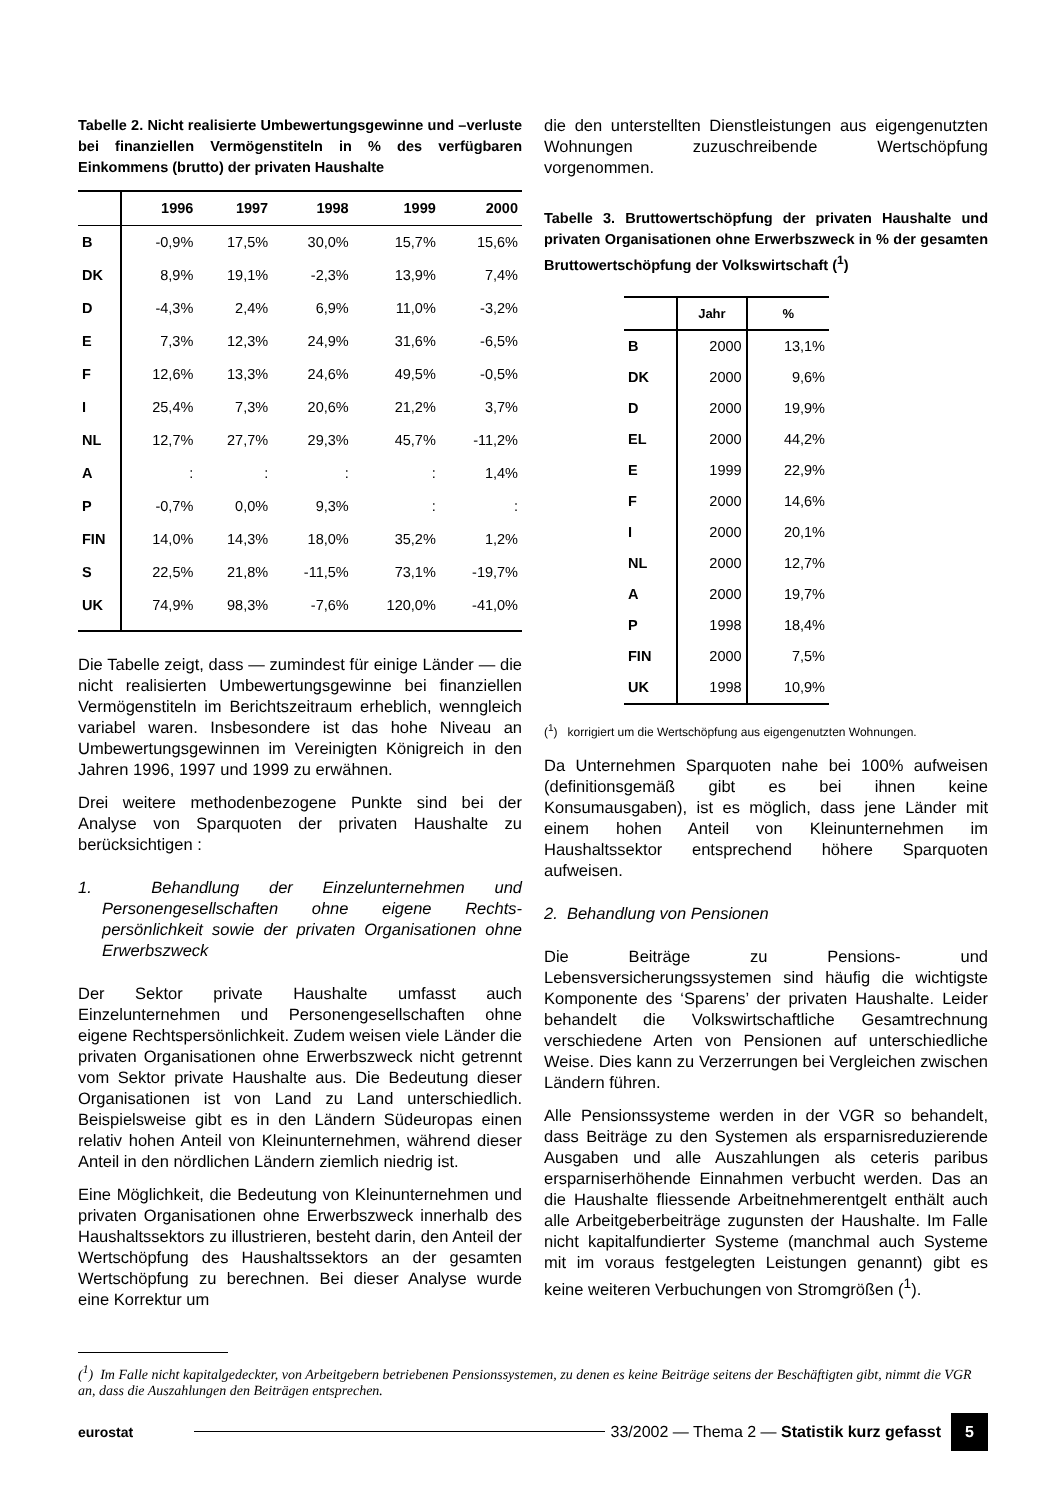Tabelle 2. Nicht realisierte Umbewertungsgewinne und –verluste bei finanziellen Vermögenstiteln in % des verfügbaren Einkommens (brutto) der privaten Haushalte
| | 1996 | 1997 | 1998 | 1999 | 2000 |
| --- | --- | --- | --- | --- | --- |
| B | -0,9% | 17,5% | 30,0% | 15,7% | 15,6% |
| DK | 8,9% | 19,1% | -2,3% | 13,9% | 7,4% |
| D | -4,3% | 2,4% | 6,9% | 11,0% | -3,2% |
| E | 7,3% | 12,3% | 24,9% | 31,6% | -6,5% |
| F | 12,6% | 13,3% | 24,6% | 49,5% | -0,5% |
| I | 25,4% | 7,3% | 20,6% | 21,2% | 3,7% |
| NL | 12,7% | 27,7% | 29,3% | 45,7% | -11,2% |
| A | : | : | : | : | 1,4% |
| P | -0,7% | 0,0% | 9,3% | : | : |
| FIN | 14,0% | 14,3% | 18,0% | 35,2% | 1,2% |
| S | 22,5% | 21,8% | -11,5% | 73,1% | -19,7% |
| UK | 74,9% | 98,3% | -7,6% | 120,0% | -41,0% |
Die Tabelle zeigt, dass — zumindest für einige Länder — die nicht realisierten Umbewertungsgewinne bei finanziellen Vermögenstiteln im Berichtszeitraum erheblich, wenngleich variabel waren. Insbesondere ist das hohe Niveau an Umbewertungsgewinnen im Vereinigten Königreich in den Jahren 1996, 1997 und 1999 zu erwähnen.
Drei weitere methodenbezogene Punkte sind bei der Analyse von Sparquoten der privaten Haushalte zu berücksichtigen :
1. Behandlung der Einzelunternehmen und Personengesellschaften ohne eigene Rechts-persönlichkeit sowie der privaten Organisationen ohne Erwerbszweck
Der Sektor private Haushalte umfasst auch Einzelunternehmen und Personengesellschaften ohne eigene Rechtspersönlichkeit. Zudem weisen viele Länder die privaten Organisationen ohne Erwerbszweck nicht getrennt vom Sektor private Haushalte aus. Die Bedeutung dieser Organisationen ist von Land zu Land unterschiedlich. Beispielsweise gibt es in den Ländern Südeuropas einen relativ hohen Anteil von Kleinunternehmen, während dieser Anteil in den nördlichen Ländern ziemlich niedrig ist.
Eine Möglichkeit, die Bedeutung von Kleinunternehmen und privaten Organisationen ohne Erwerbszweck innerhalb des Haushaltssektors zu illustrieren, besteht darin, den Anteil der Wertschöpfung des Haushaltssektors an der gesamten Wertschöpfung zu berechnen. Bei dieser Analyse wurde eine Korrektur um
die den unterstellten Dienstleistungen aus eigengenutzten Wohnungen zuzuschreibende Wertschöpfung vorgenommen.
Tabelle 3. Bruttowertschöpfung der privaten Haushalte und privaten Organisationen ohne Erwerbszweck in % der gesamten Bruttowertschöpfung der Volkswirtschaft (<sup>1</sup>)
| | Jahr | % |
| --- | --- | --- |
| B | 2000 | 13,1% |
| DK | 2000 | 9,6% |
| D | 2000 | 19,9% |
| EL | 2000 | 44,2% |
| E | 1999 | 22,9% |
| F | 2000 | 14,6% |
| I | 2000 | 20,1% |
| NL | 2000 | 12,7% |
| A | 2000 | 19,7% |
| P | 1998 | 18,4% |
| FIN | 2000 | 7,5% |
| UK | 1998 | 10,9% |
(<sup>1</sup>) korrigiert um die Wertschöpfung aus eigengenutzten Wohnungen.
Da Unternehmen Sparquoten nahe bei 100% aufweisen (definitionsgemäß gibt es bei ihnen keine Konsumausgaben), ist es möglich, dass jene Länder mit einem hohen Anteil von Kleinunternehmen im Haushaltssektor entsprechend höhere Sparquoten aufweisen.
2. Behandlung von Pensionen
Die Beiträge zu Pensions- und Lebensversicherungssystemen sind häufig die wichtigste Komponente des ‘Sparens’ der privaten Haushalte. Leider behandelt die Volkswirtschaftliche Gesamtrechnung verschiedene Arten von Pensionen auf unterschiedliche Weise. Dies kann zu Verzerrungen bei Vergleichen zwischen Ländern führen.
Alle Pensionssysteme werden in der VGR so behandelt, dass Beiträge zu den Systemen als ersparnisreduzierende Ausgaben und alle Auszahlungen als ceteris paribus ersparniserhöhende Einnahmen verbucht werden. Das an die Haushalte fliessende Arbeitnehmerentgelt enthält auch alle Arbeitgeberbeiträge zugunsten der Haushalte. Im Falle nicht kapitalfundierter Systeme (manchmal auch Systeme mit im voraus festgelegten Leistungen genannt) gibt es keine weiteren Verbuchungen von Stromgrößen (<sup>1</sup>).
(<sup>1</sup>) Im Falle nicht kapitalgedeckter, von Arbeitgebern betriebenen Pensionssystemen, zu denen es keine Beiträge seitens der Beschäftigten gibt, nimmt die VGR an, dass die Auszahlungen den Beiträgen entsprechen.
eurostat
33/2002 — Thema 2 — Statistik kurz gefasst 5